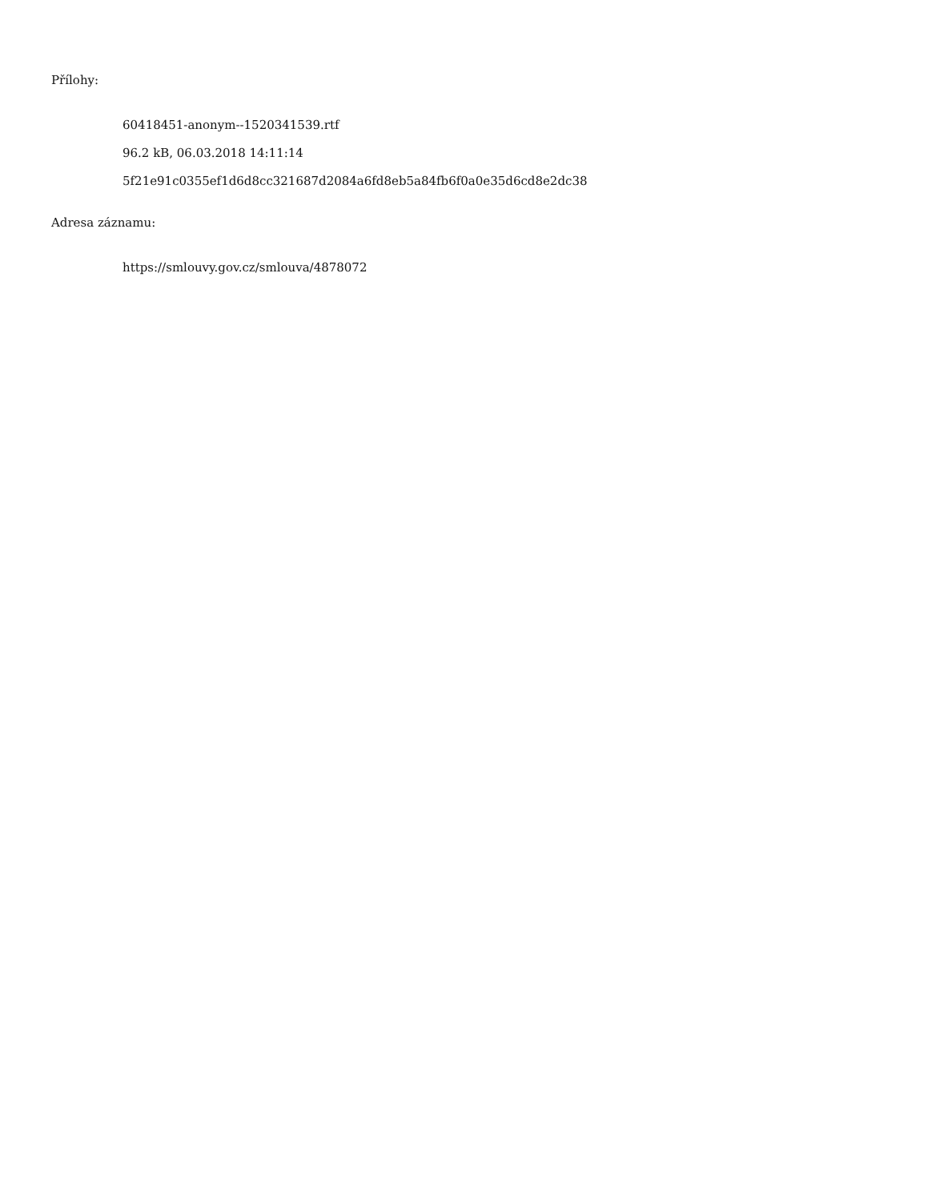Přílohy:
60418451-anonym--1520341539.rtf
96.2 kB, 06.03.2018 14:11:14
5f21e91c0355ef1d6d8cc321687d2084a6fd8eb5a84fb6f0a0e35d6cd8e2dc38
Adresa záznamu:
https://smlouvy.gov.cz/smlouva/4878072